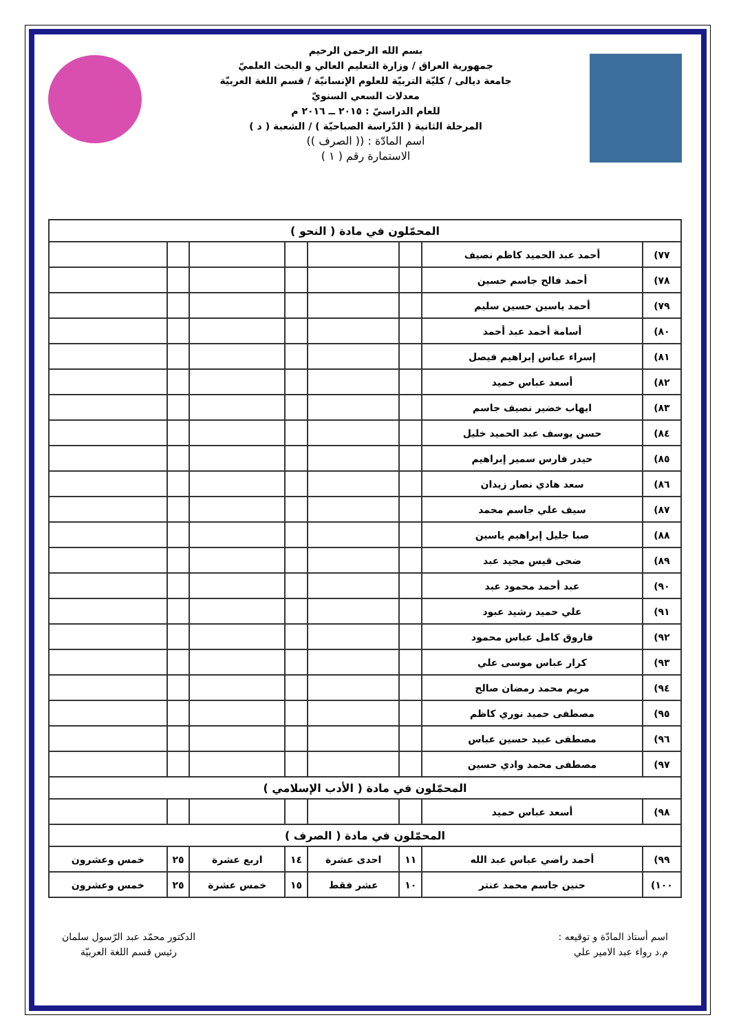بسم الله الرحمن الرحيم
جمهورية العراق / وزارة التعليم العالي و البحث العلميّ
جامعة ديالى / كليّة التربيّة للعلوم الإنسانيّة / قسم اللغة العربيّة
معدلات السعي السنويّ
للعام الدراسيّ : ٢٠١٥ ــ ٢٠١٦ م
المرحلة الثانية ( الدّراسة الصباحيّة ) / الشعبة ( د )
اسم المادّة : (( الصرف ))
الاستمارة رقم ( ١ )
| المحمّلون في مادة ( النحو ) | | | | | | | |
| ٧٧) | أحمد عبد الحميد كاظم نصيف | | | | | | |
| ٧٨) | أحمد فالح جاسم حسين | | | | | | |
| ٧٩) | أحمد ياسين حسين سليم | | | | | | |
| ٨٠) | أسامة أحمد عبد أحمد | | | | | | |
| ٨١) | إسراء عباس إبراهيم فيصل | | | | | | |
| ٨٢) | أسعد عباس حميد | | | | | | |
| ٨٣) | ايهاب خضير نصيف جاسم | | | | | | |
| ٨٤) | حسن يوسف عبد الحميد خليل | | | | | | |
| ٨٥) | حيدر فارس سمير إبراهيم | | | | | | |
| ٨٦) | سعد هادي نصار زيدان | | | | | | |
| ٨٧) | سيف علي جاسم محمد | | | | | | |
| ٨٨) | صبا جليل إبراهيم ياسين | | | | | | |
| ٨٩) | ضحى قيس مجيد عبد | | | | | | |
| ٩٠) | عبد أحمد محمود عبد | | | | | | |
| ٩١) | علي حميد رشيد عبود | | | | | | |
| ٩٢) | فاروق كامل عباس محمود | | | | | | |
| ٩٣) | كرار عباس موسى علي | | | | | | |
| ٩٤) | مريم محمد رمضان صالح | | | | | | |
| ٩٥) | مصطفى حميد نوري كاظم | | | | | | |
| ٩٦) | مصطفى عبيد حسين عباس | | | | | | |
| ٩٧) | مصطفى محمد وادي حسين | | | | | | |
| المحمّلون في مادة ( الأدب الإسلامي ) | | | | | | | |
| ٩٨) | أسعد عباس حميد | | | | | | |
| المحمّلون في مادة ( الصرف ) | | | | | | | |
| ٩٩) | أحمد راضي عباس عبد الله | ١١ | احدى عشرة | ١٤ | اربع عشرة | ٢٥ | خمس وعشرون |
| ١٠٠) | حنين جاسم محمد عنتر | ١٠ | عشر فقط | ١٥ | خمس عشرة | ٢٥ | خمس وعشرون |
اسم أستاذ المادّة و توقيعه :
م.د رواء عبد الامير علي
الدكتور محمّد عبد الرّسول سلمان
رئيس قسم اللغة العربيّة